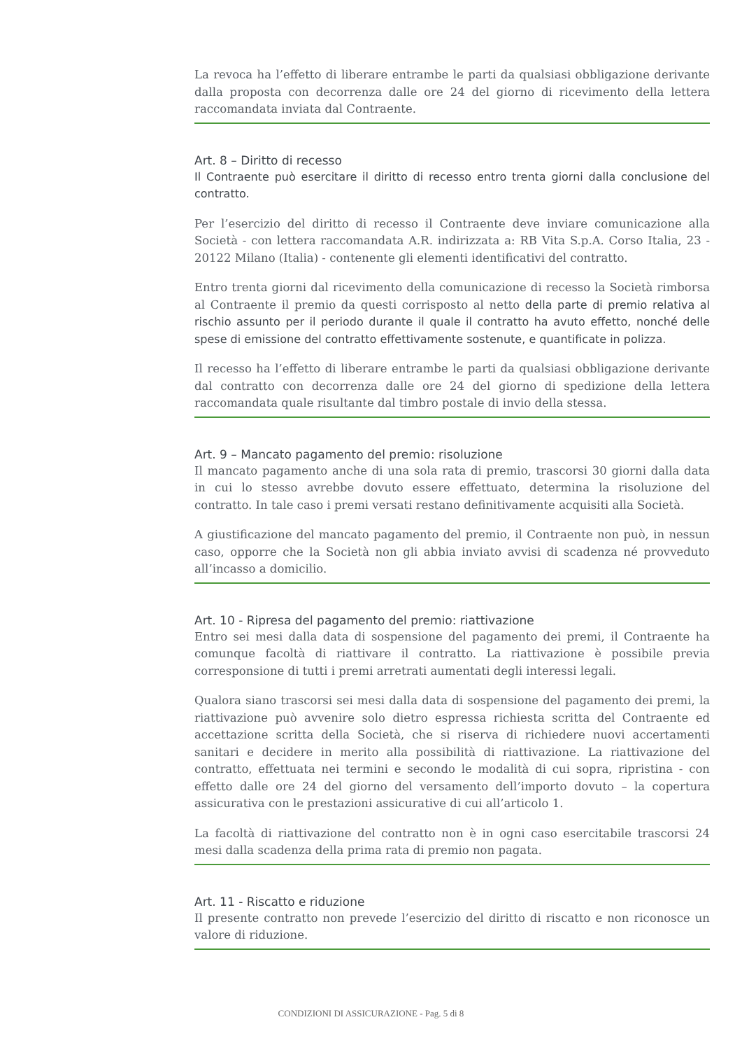La revoca ha l’effetto di liberare entrambe le parti da qualsiasi obbligazione derivante dalla proposta con decorrenza dalle ore 24 del giorno di ricevimento della lettera raccomandata inviata dal Contraente.
Art. 8 – Diritto di recesso
Il Contraente può esercitare il diritto di recesso entro trenta giorni dalla conclusione del contratto.
Per l’esercizio del diritto di recesso il Contraente deve inviare comunicazione alla Società - con lettera raccomandata A.R. indirizzata a: RB Vita S.p.A. Corso Italia, 23 - 20122 Milano (Italia) - contenente gli elementi identificativi del contratto.
Entro trenta giorni dal ricevimento della comunicazione di recesso la Società rimborsa al Contraente il premio da questi corrisposto al netto della parte di premio relativa al rischio assunto per il periodo durante il quale il contratto ha avuto effetto, nonché delle spese di emissione del contratto effettivamente sostenute, e quantificate in polizza.
Il recesso ha l’effetto di liberare entrambe le parti da qualsiasi obbligazione derivante dal contratto con decorrenza dalle ore 24 del giorno di spedizione della lettera raccomandata quale risultante dal timbro postale di invio della stessa.
Art. 9 – Mancato pagamento del premio: risoluzione
Il mancato pagamento anche di una sola rata di premio, trascorsi 30 giorni dalla data in cui lo stesso avrebbe dovuto essere effettuato, determina la risoluzione del contratto. In tale caso i premi versati restano definitivamente acquisiti alla Società.
A giustificazione del mancato pagamento del premio, il Contraente non può, in nessun caso, opporre che la Società non gli abbia inviato avvisi di scadenza né provveduto all’incasso a domicilio.
Art. 10 - Ripresa del pagamento del premio: riattivazione
Entro sei mesi dalla data di sospensione del pagamento dei premi, il Contraente ha comunque facoltà di riattivare il contratto. La riattivazione è possibile previa corresponsione di tutti i premi arretrati aumentati degli interessi legali.
Qualora siano trascorsi sei mesi dalla data di sospensione del pagamento dei premi, la riattivazione può avvenire solo dietro espressa richiesta scritta del Contraente ed accettazione scritta della Società, che si riserva di richiedere nuovi accertamenti sanitari e decidere in merito alla possibilità di riattivazione. La riattivazione del contratto, effettuata nei termini e secondo le modalità di cui sopra, ripristina - con effetto dalle ore 24 del giorno del versamento dell’importo dovuto – la copertura assicurativa con le prestazioni assicurative di cui all’articolo 1.
La facoltà di riattivazione del contratto non è in ogni caso esercitabile trascorsi 24 mesi dalla scadenza della prima rata di premio non pagata.
Art. 11 - Riscatto e riduzione
Il presente contratto non prevede l’esercizio del diritto di riscatto e non riconosce un valore di riduzione.
CONDIZIONI DI ASSICURAZIONE - Pag. 5 di 8